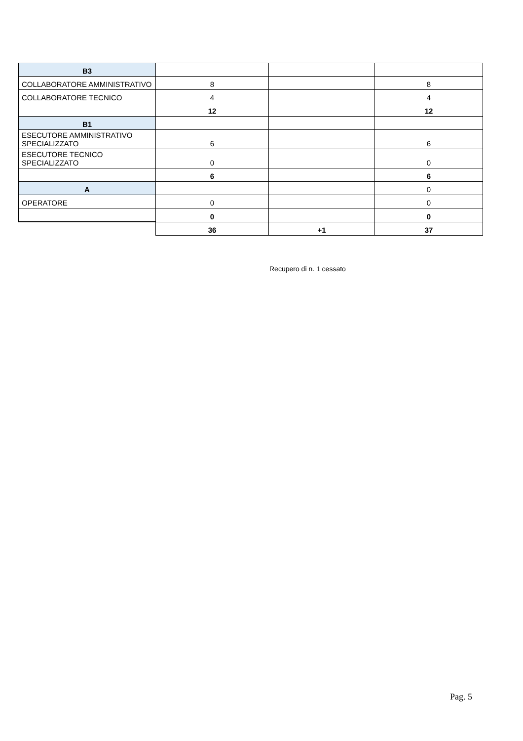| B3 | | | |
| COLLABORATORE AMMINISTRATIVO | 8 | | 8 |
| COLLABORATORE TECNICO | 4 | | 4 |
| | 12 | | 12 |
| B1 | | | |
| ESECUTORE AMMINISTRATIVO SPECIALIZZATO | 6 | | 6 |
| ESECUTORE TECNICO SPECIALIZZATO | 0 | | 0 |
| | 6 | | 6 |
| A | | | 0 |
| OPERATORE | 0 | | 0 |
| | 0 | | 0 |
| | 36 | +1 | 37 |
Recupero di n. 1 cessato
Pag. 5